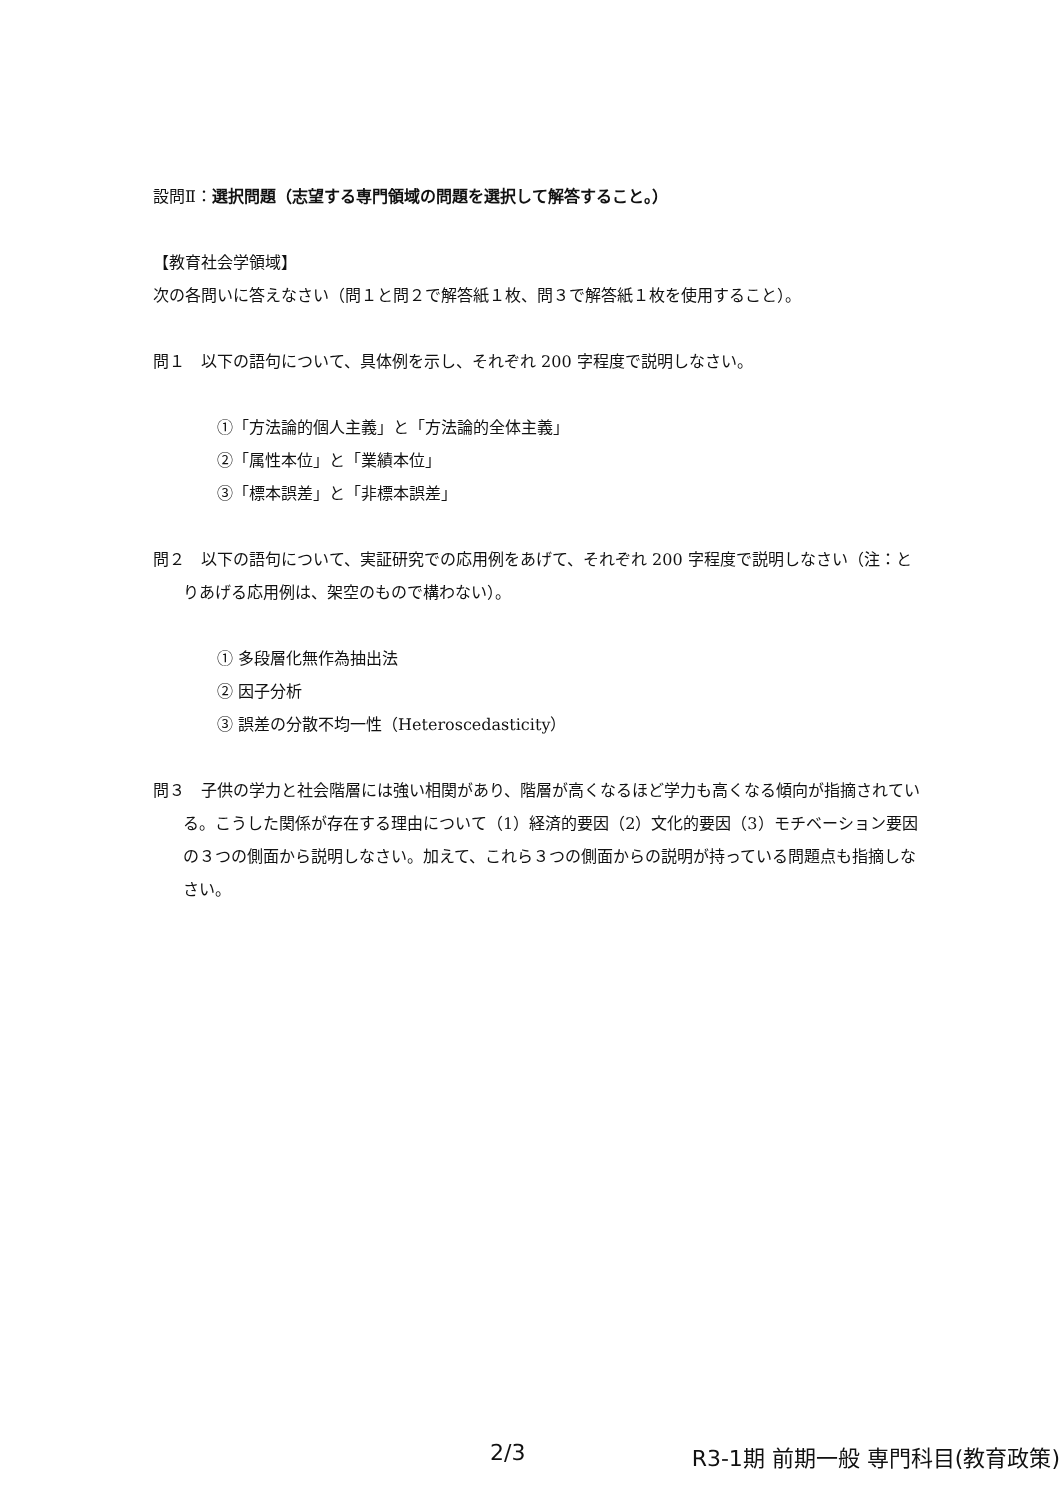設問Ⅱ：選択問題（志望する専門領域の問題を選択して解答すること。）
【教育社会学領域】
次の各問いに答えなさい（問１と問２で解答紙１枚、問３で解答紙１枚を使用すること）。
問１　以下の語句について、具体例を示し、それぞれ 200 字程度で説明しなさい。
①「方法論的個人主義」と「方法論的全体主義」
②「属性本位」と「業績本位」
③「標本誤差」と「非標本誤差」
問２　以下の語句について、実証研究での応用例をあげて、それぞれ 200 字程度で説明しなさい（注：とりあげる応用例は、架空のもので構わない）。
① 多段層化無作為抽出法
② 因子分析
③ 誤差の分散不均一性（Heteroscedasticity）
問３　子供の学力と社会階層には強い相関があり、階層が高くなるほど学力も高くなる傾向が指摘されている。こうした関係が存在する理由について（1）経済的要因（2）文化的要因（3）モチベーション要因の３つの側面から説明しなさい。加えて、これら３つの側面からの説明が持っている問題点も指摘しなさい。
2/3 R3-1期 前期一般 専門科目(教育政策)